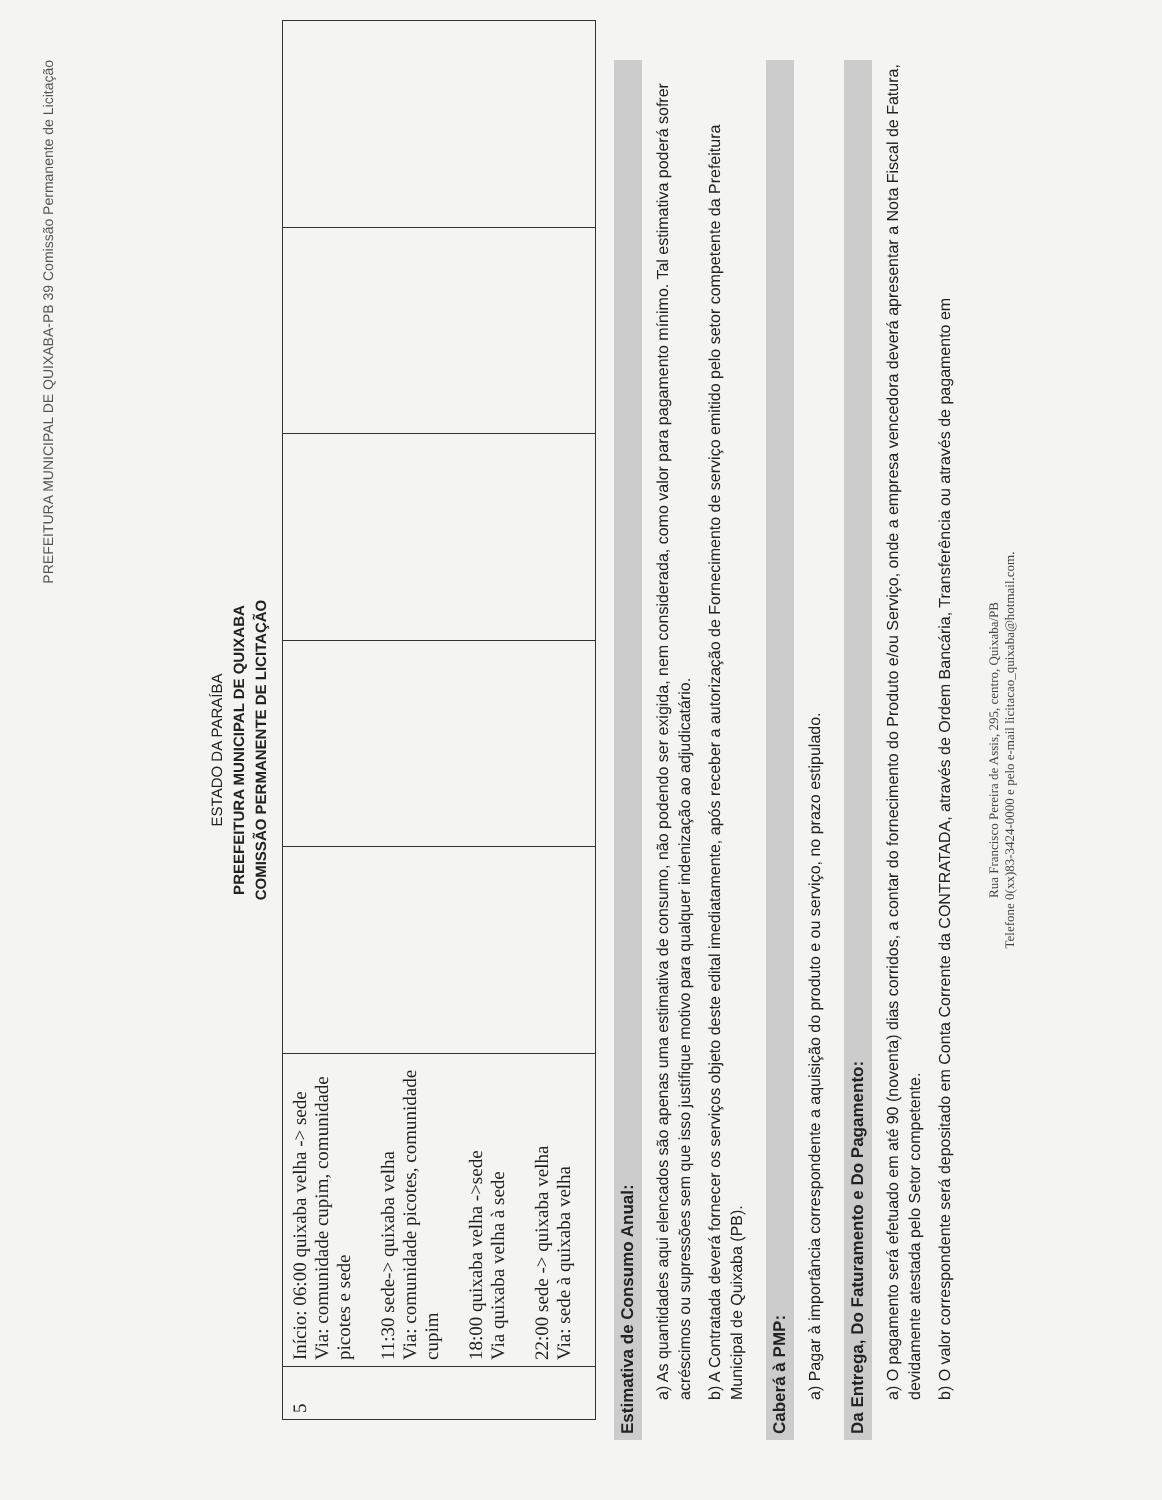PREFEITURA MUNICIPAL DE QUIXABA-PB 39 Comissão Permanente de Licitação
ESTADO DA PARAÍBA
PREEFEITURA MUNICIPAL DE QUIXABA
COMISSÃO PERMANENTE DE LICITAÇÃO
| 5 | Início: 06:00 quixaba velha -> sede Via: comunidade cupim, comunidade picotes e sede 11:30 sede-> quixaba velha Via: comunidade picotes, comunidade cupim 18:00 quixaba velha ->sede Via quixaba velha à sede 22:00 sede -> quixaba velha Via: sede à quixaba velha | | | | | |
Estimativa de Consumo Anual:
a) As quantidades aqui elencados são apenas uma estimativa de consumo, não podendo ser exigida, nem considerada, como valor para pagamento mínimo. Tal estimativa poderá sofrer acréscimos ou supressões sem que isso justifique motivo para qualquer indenização ao adjudicatário.
b) A Contratada deverá fornecer os serviços objeto deste edital imediatamente, após receber a autorização de Fornecimento de serviço emitido pelo setor competente da Prefeitura Municipal de Quixaba (PB).
Caberá à PMP:
a) Pagar à importância correspondente a aquisição do produto e ou serviço, no prazo estipulado.
Da Entrega, Do Faturamento e Do Pagamento:
a) O pagamento será efetuado em até 90 (noventa) dias corridos, a contar do fornecimento do Produto e/ou Serviço, onde a empresa vencedora deverá apresentar a Nota Fiscal de Fatura, devidamente atestada pelo Setor competente.
b) O valor correspondente será depositado em Conta Corrente da CONTRATADA, através de Ordem Bancária, Transferência ou através de pagamento em
Rua Francisco Pereira de Assis, 295, centro, Quixaba/PB
Telefone 0(xx)83-3424-0000 e pelo e-mail licitacao_quixaba@hotmail.com.